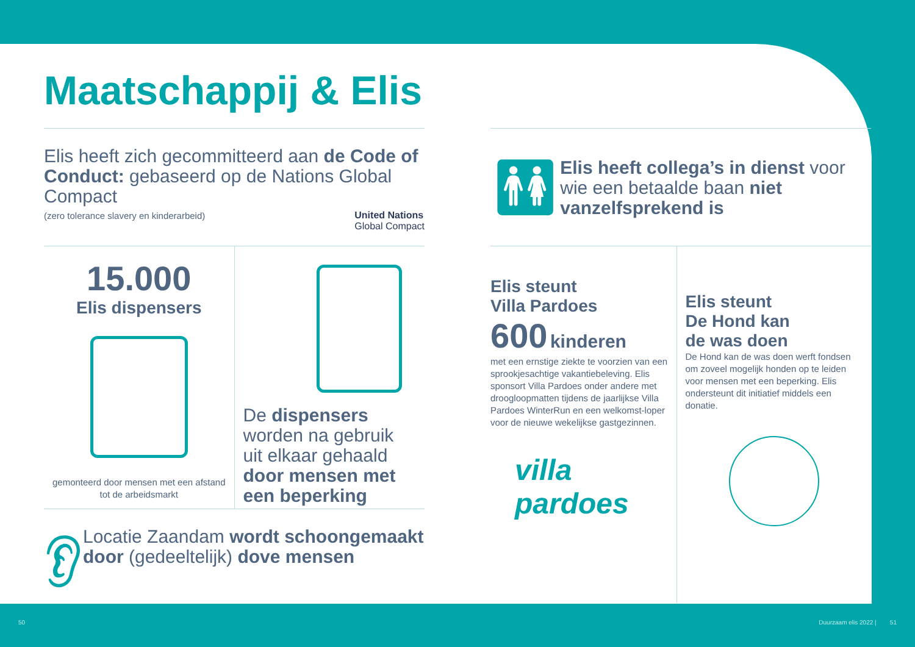Maatschappij & Elis
Elis heeft zich gecommitteerd aan de Code of Conduct: gebaseerd op de Nations Global Compact
(zero tolerance slavery en kinderarbeid) United Nations
Global Compact
15.000
Elis dispensers
gemonteerd door mensen met een afstand tot de arbeidsmarkt
De dispensers worden na gebruik uit elkaar gehaald door mensen met een beperking
👂︎
Locatie Zaandam wordt schoongemaakt door (gedeeltelijk) dove mensen
🚻︎
Elis heeft collega’s in dienst voor wie een betaalde baan niet vanzelfsprekend is
Elis steunt
Villa Pardoes
600 kinderen
met een ernstige ziekte te voorzien van een sprookjesachtige vakantiebeleving. Elis sponsort Villa Pardoes onder andere met droogloopmatten tijdens de jaarlijkse Villa Pardoes WinterRun en een welkomst-loper voor de nieuwe wekelijkse gastgezinnen.
villa
pardoes
Elis steunt
De Hond kan
de was doen
De Hond kan de was doen werft fondsen om zoveel mogelijk honden op te leiden voor mensen met een beperking. Elis ondersteunt dit initiatief middels een donatie.
50 Duurzaam elis 2022 | 51